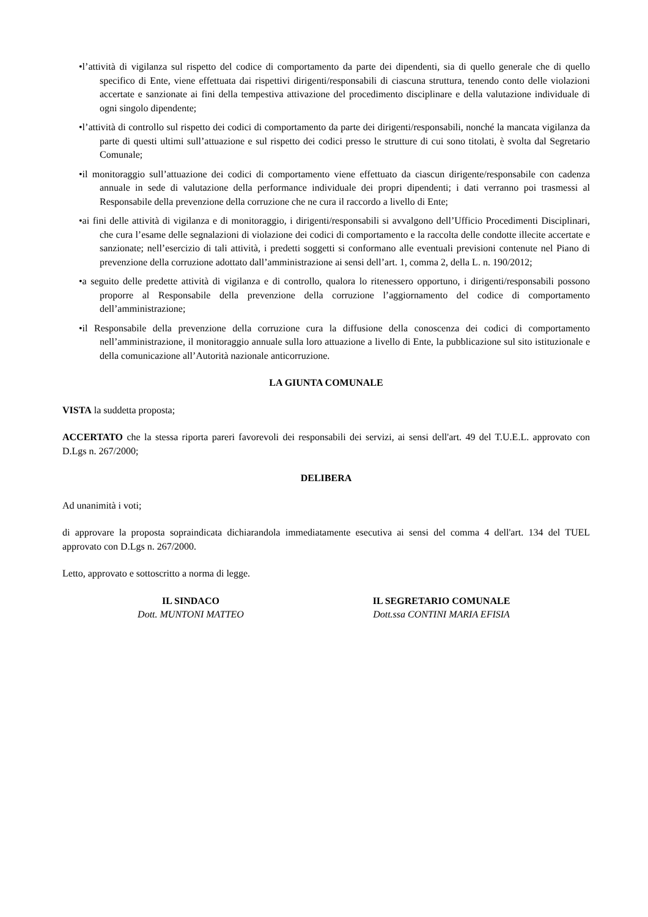•l’attività di vigilanza sul rispetto del codice di comportamento da parte dei dipendenti, sia di quello generale che di quello specifico di Ente, viene effettuata dai rispettivi dirigenti/responsabili di ciascuna struttura, tenendo conto delle violazioni accertate e sanzionate ai fini della tempestiva attivazione del procedimento disciplinare e della valutazione individuale di ogni singolo dipendente;
•l’attività di controllo sul rispetto dei codici di comportamento da parte dei dirigenti/responsabili, nonché la mancata vigilanza da parte di questi ultimi sull’attuazione e sul rispetto dei codici presso le strutture di cui sono titolati, è svolta dal Segretario Comunale;
•il monitoraggio sull’attuazione dei codici di comportamento viene effettuato da ciascun dirigente/responsabile con cadenza annuale in sede di valutazione della performance individuale dei propri dipendenti; i dati verranno poi trasmessi al Responsabile della prevenzione della corruzione che ne cura il raccordo a livello di Ente;
•ai fini delle attività di vigilanza e di monitoraggio, i dirigenti/responsabili si avvalgono dell’Ufficio Procedimenti Disciplinari, che cura l’esame delle segnalazioni di violazione dei codici di comportamento e la raccolta delle condotte illecite accertate e sanzionate; nell’esercizio di tali attività, i predetti soggetti si conformano alle eventuali previsioni contenute nel Piano di prevenzione della corruzione adottato dall’amministrazione ai sensi dell’art. 1, comma 2, della L. n. 190/2012;
•a seguito delle predette attività di vigilanza e di controllo, qualora lo ritenessero opportuno, i dirigenti/responsabili possono proporre al Responsabile della prevenzione della corruzione l’aggiornamento del codice di comportamento dell’amministrazione;
•il Responsabile della prevenzione della corruzione cura la diffusione della conoscenza dei codici di comportamento nell’amministrazione, il monitoraggio annuale sulla loro attuazione a livello di Ente, la pubblicazione sul sito istituzionale e della comunicazione all’Autorità nazionale anticorruzione.
LA GIUNTA COMUNALE
VISTA la suddetta proposta;
ACCERTATO che la stessa riporta pareri favorevoli dei responsabili dei servizi, ai sensi dell'art. 49 del T.U.E.L. approvato con D.Lgs n. 267/2000;
DELIBERA
Ad unanimità i voti;
di approvare la proposta sopraindicata dichiarandola immediatamente esecutiva ai sensi del comma 4 dell'art. 134 del TUEL approvato con D.Lgs n. 267/2000.
Letto, approvato e sottoscritto a norma di legge.
IL SINDACO
Dott. MUNTONI MATTEO
IL SEGRETARIO COMUNALE
Dott.ssa CONTINI MARIA EFISIA